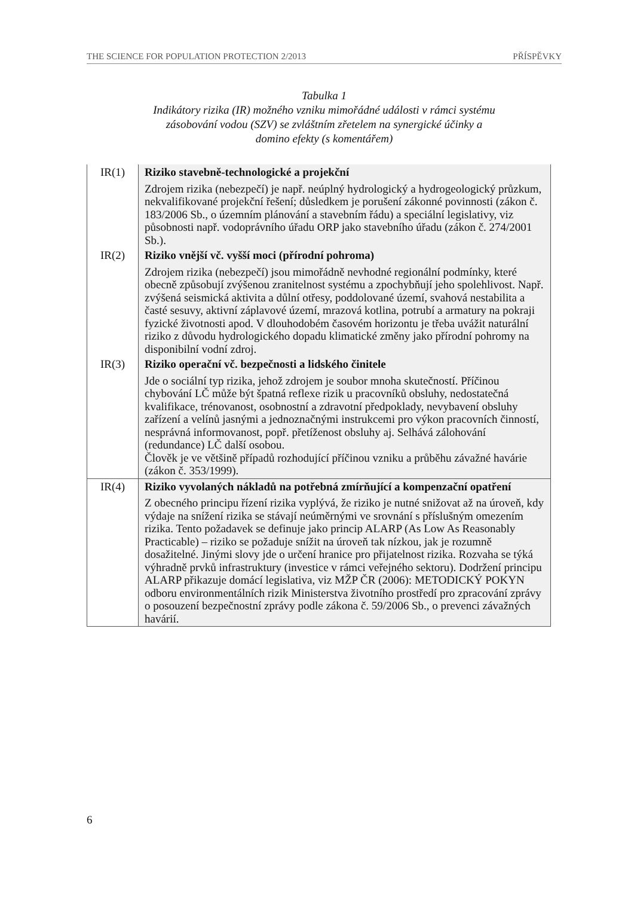THE SCIENCE FOR POPULATION PROTECTION 2/2013 PŘÍSPĚVKY
Tabulka 1
Indikátory rizika (IR) možného vzniku mimořádné události v rámci systému
zásobování vodou (SZV) se zvláštním zřetelem na synergické účinky a
domino efekty (s komentářem)
| IR(1) | Riziko stavebně-technologické a projekční Zdrojem rizika (nebezpečí) je např. neúplný hydrologický a hydrogeologický průzkum, nekvalifikované projekční řešení; důsledkem je porušení zákonné povinnosti (zákon č. 183/2006 Sb., o územním plánování a stavebním řádu) a speciální legislativy, viz působnosti např. vodoprávního úřadu ORP jako stavebního úřadu (zákon č. 274/2001 Sb.). |
| IR(2) | Riziko vnější vč. vyšší moci (přírodní pohroma) Zdrojem rizika (nebezpečí) jsou mimořádně nevhodné regionální podmínky, které obecně způsobují zvýšenou zranitelnost systému a zpochybňují jeho spolehlivost. Např. zvýšená seismická aktivita a důlní otřesy, poddolované území, svahová nestabilita a časté sesuvy, aktivní záplavové území, mrazová kotlina, potrubí a armatury na pokraji fyzické životnosti apod. V dlouhodobém časovém horizontu je třeba uvážit naturální riziko z důvodu hydrologického dopadu klimatické změny jako přírodní pohromy na disponibilní vodní zdroj. |
| IR(3) | Riziko operační vč. bezpečnosti a lidského činitele Jde o sociální typ rizika, jehož zdrojem je soubor mnoha skutečností. Příčinou chybování LČ může být špatná reflexe rizik u pracovníků obsluhy, nedostatečná kvalifikace, trénovanost, osobnostní a zdravotní předpoklady, nevybavení obsluhy zařízení a velínů jasnými a jednoznačnými instrukcemi pro výkon pracovních činností, nesprávná informovanost, popř. přetíženost obsluhy aj. Selhává zálohování (redundance) LČ další osobou. Člověk je ve většině případů rozhodující příčinou vzniku a průběhu závažné havárie (zákon č. 353/1999). |
| IR(4) | Riziko vyvolaných nákladů na potřebná zmírňující a kompenzační opatření Z obecného principu řízení rizika vyplývá, že riziko je nutné snižovat až na úroveň, kdy výdaje na snížení rizika se stávají neúměrnými ve srovnání s příslušným omezením rizika. Tento požadavek se definuje jako princip ALARP (As Low As Reasonably Practicable) – riziko se požaduje snížit na úroveň tak nízkou, jak je rozumně dosažitelné. Jinými slovy jde o určení hranice pro přijatelnost rizika. Rozvaha se týká výhradně prvků infrastruktury (investice v rámci veřejného sektoru). Dodržení principu ALARP přikazuje domácí legislativa, viz MŽP ČR (2006): METODICKÝ POKYN odboru environmentálních rizik Ministerstva životního prostředí pro zpracování zprávy o posouzení bezpečnostní zprávy podle zákona č. 59/2006 Sb., o prevenci závažných havárií. |
6